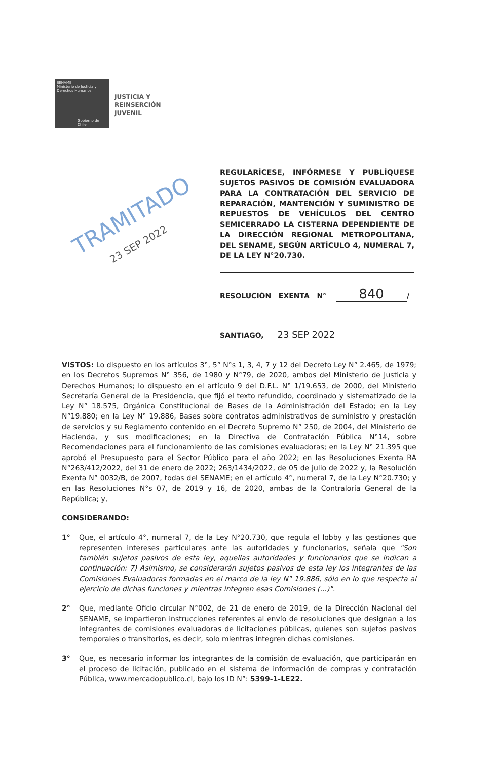SENAME
Ministerio de Justicia y Derechos Humanos
Gobierno de Chile
JUSTICIA Y
REINSERCIÓN
JUVENIL
TRAMITADO
23 SEP 2022
REGULARÍCESE, INFÓRMESE Y PUBLÍQUESE SUJETOS PASIVOS DE COMISIÓN EVALUADORA PARA LA CONTRATACIÓN DEL SERVICIO DE REPARACIÓN, MANTENCIÓN Y SUMINISTRO DE REPUESTOS DE VEHÍCULOS DEL CENTRO SEMICERRADO LA CISTERNA DEPENDIENTE DE LA DIRECCIÓN REGIONAL METROPOLITANA, DEL SENAME, SEGÚN ARTÍCULO 4, NUMERAL 7, DE LA LEY N°20.730.
RESOLUCIÓN EXENTA N° 840 /
SANTIAGO, 23 SEP 2022
VISTOS: Lo dispuesto en los artículos 3°, 5° N°s 1, 3, 4, 7 y 12 del Decreto Ley N° 2.465, de 1979; en los Decretos Supremos N° 356, de 1980 y N°79, de 2020, ambos del Ministerio de Justicia y Derechos Humanos; lo dispuesto en el artículo 9 del D.F.L. N° 1/19.653, de 2000, del Ministerio Secretaría General de la Presidencia, que fijó el texto refundido, coordinado y sistematizado de la Ley N° 18.575, Orgánica Constitucional de Bases de la Administración del Estado; en la Ley N°19.880; en la Ley N° 19.886, Bases sobre contratos administrativos de suministro y prestación de servicios y su Reglamento contenido en el Decreto Supremo N° 250, de 2004, del Ministerio de Hacienda, y sus modificaciones; en la Directiva de Contratación Pública N°14, sobre Recomendaciones para el funcionamiento de las comisiones evaluadoras; en la Ley N° 21.395 que aprobó el Presupuesto para el Sector Público para el año 2022; en las Resoluciones Exenta RA N°263/412/2022, del 31 de enero de 2022; 263/1434/2022, de 05 de julio de 2022 y, la Resolución Exenta N° 0032/B, de 2007, todas del SENAME; en el artículo 4°, numeral 7, de la Ley N°20.730; y en las Resoluciones N°s 07, de 2019 y 16, de 2020, ambas de la Contraloría General de la República; y,
CONSIDERANDO:
1° Que, el artículo 4°, numeral 7, de la Ley N°20.730, que regula el lobby y las gestiones que representen intereses particulares ante las autoridades y funcionarios, señala que "Son también sujetos pasivos de esta ley, aquellas autoridades y funcionarios que se indican a continuación: 7) Asimismo, se considerarán sujetos pasivos de esta ley los integrantes de las Comisiones Evaluadoras formadas en el marco de la ley N° 19.886, sólo en lo que respecta al ejercicio de dichas funciones y mientras integren esas Comisiones (...)".
2° Que, mediante Oficio circular N°002, de 21 de enero de 2019, de la Dirección Nacional del SENAME, se impartieron instrucciones referentes al envío de resoluciones que designan a los integrantes de comisiones evaluadoras de licitaciones públicas, quienes son sujetos pasivos temporales o transitorios, es decir, solo mientras integren dichas comisiones.
3° Que, es necesario informar los integrantes de la comisión de evaluación, que participarán en el proceso de licitación, publicado en el sistema de información de compras y contratación Pública, www.mercadopublico.cl, bajo los ID N°: 5399-1-LE22.